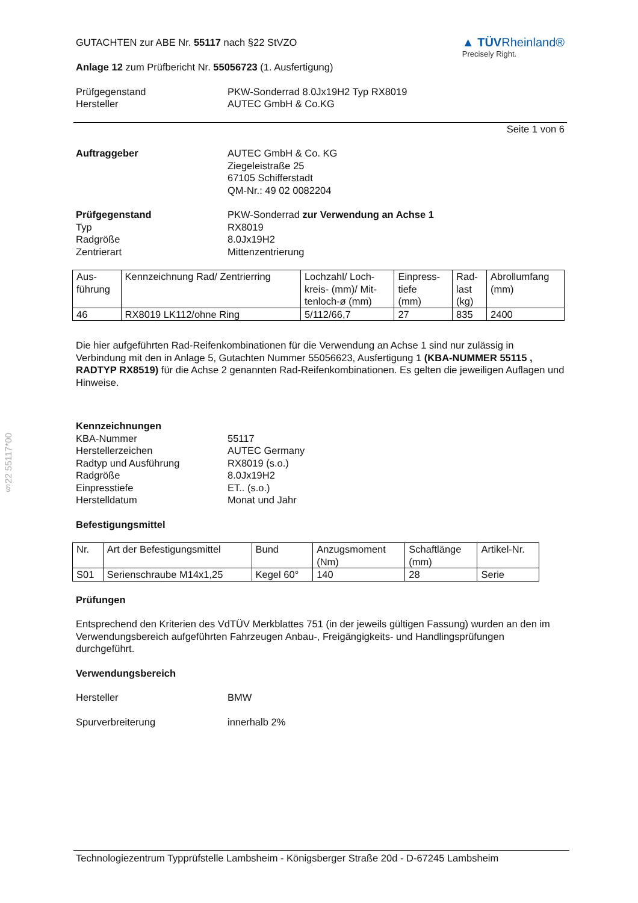§22 55117*00
GUTACHTEN zur ABE Nr. 55117 nach §22 StVZO
Anlage 12 zum Prüfbericht Nr. 55056723 (1. Ausfertigung)
▲ TÜVRheinland®
Precisely Right.
Prüfgegenstand
Hersteller
PKW-Sonderrad 8.0Jx19H2 Typ RX8019
AUTEC GmbH & Co.KG
Seite 1 von 6
Auftraggeber AUTEC GmbH & Co. KG
Ziegeleistraße 25
67105 Schifferstadt
QM-Nr.: 49 02 0082204
Prüfgegenstand
Typ
Radgröße
Zentrierart
PKW-Sonderrad zur Verwendung an Achse 1
RX8019
8.0Jx19H2
Mittenzentrierung
| Aus- führung | Kennzeichnung Rad/ Zentrierring | Lochzahl/ Loch- kreis- (mm)/ Mit- tenloch-ø (mm) | Einpress- tiefe (mm) | Rad- last (kg) | Abrollumfang (mm) |
| --- | --- | --- | --- | --- | --- |
| 46 | RX8019 LK112/ohne Ring | 5/112/66,7 | 27 | 835 | 2400 |
Die hier aufgeführten Rad-Reifenkombinationen für die Verwendung an Achse 1 sind nur zulässig in Verbindung mit den in Anlage 5, Gutachten Nummer 55056623, Ausfertigung 1 (KBA-NUMMER 55115 , RADTYP RX8519) für die Achse 2 genannten Rad-Reifenkombinationen. Es gelten die jeweiligen Auflagen und Hinweise.
Kennzeichnungen
KBA-Nummer
Herstellerzeichen
Radtyp und Ausführung
Radgröße
Einpresstiefe
Herstelldatum
55117
AUTEC Germany
RX8019 (s.o.)
8.0Jx19H2
ET.. (s.o.)
Monat und Jahr
Befestigungsmittel
| Nr. | Art der Befestigungsmittel | Bund | Anzugsmoment (Nm) | Schaftlänge (mm) | Artikel-Nr. |
| --- | --- | --- | --- | --- | --- |
| S01 | Serienschraube M14x1,25 | Kegel 60° | 140 | 28 | Serie |
Prüfungen
Entsprechend den Kriterien des VdTÜV Merkblattes 751 (in der jeweils gültigen Fassung) wurden an den im Verwendungsbereich aufgeführten Fahrzeugen Anbau-, Freigängigkeits- und Handlingsprüfungen durchgeführt.
Verwendungsbereich
Hersteller BMW
Spurverbreiterung innerhalb 2%
Technologiezentrum Typprüfstelle Lambsheim - Königsberger Straße 20d - D-67245 Lambsheim